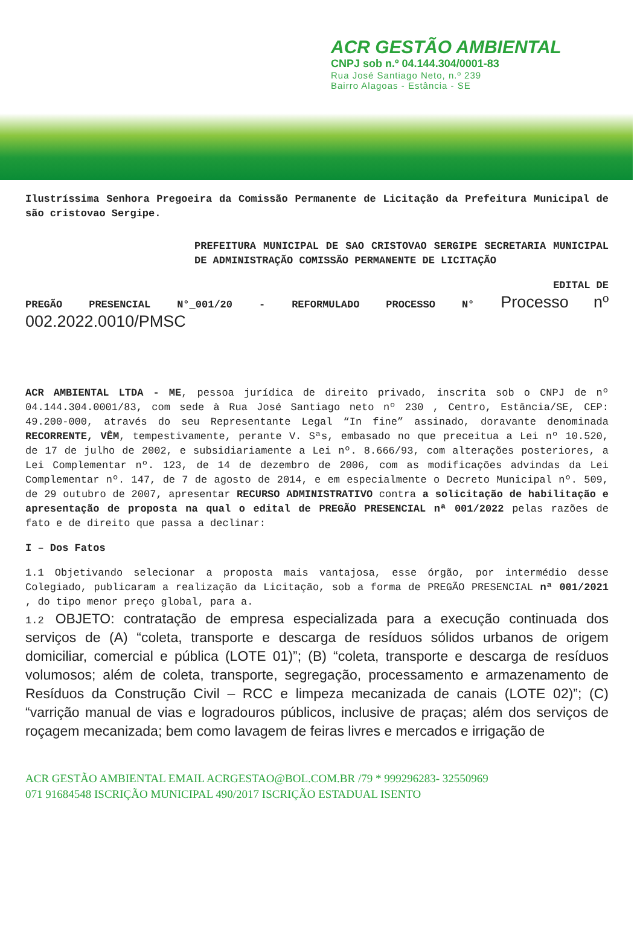ACR GESTÃO AMBIENTAL
CNPJ sob n.º 04.144.304/0001-83
Rua José Santiago Neto, n.º 239
Bairro Alagoas - Estância - SE
Ilustríssima Senhora Pregoeira da Comissão Permanente de Licitação da Prefeitura Municipal de são cristovao Sergipe.
PREFEITURA MUNICIPAL DE SAO CRISTOVAO SERGIPE SECRETARIA MUNICIPAL DE ADMINISTRAÇÃO COMISSÃO PERMANENTE DE LICITAÇÃO
EDITAL DE
PREGÃO PRESENCIAL N°_001/20 - REFORMULADO PROCESSO N° Processo nº 002.2022.0010/PMSC
ACR AMBIENTAL LTDA - ME, pessoa jurídica de direito privado, inscrita sob o CNPJ de nº 04.144.304.0001/83, com sede à Rua José Santiago neto nº 230 , Centro, Estância/SE, CEP: 49.200-000, através do seu Representante Legal “In fine” assinado, doravante denominada RECORRENTE, VÊM, tempestivamente, perante V. Sªs, embasado no que preceitua a Lei nº 10.520, de 17 de julho de 2002, e subsidiariamente a Lei nº. 8.666/93, com alterações posteriores, a Lei Complementar nº. 123, de 14 de dezembro de 2006, com as modificações advindas da Lei Complementar nº. 147, de 7 de agosto de 2014, e em especialmente o Decreto Municipal nº. 509, de 29 outubro de 2007, apresentar RECURSO ADMINISTRATIVO contra a solicitação de habilitação e apresentação de proposta na qual o edital de PREGÃO PRESENCIAL nª 001/2022 pelas razões de fato e de direito que passa a declinar:
I – Dos Fatos
1.1 Objetivando selecionar a proposta mais vantajosa, esse órgão, por intermédio desse Colegiado, publicaram a realização da Licitação, sob a forma de PREGÃO PRESENCIAL nª 001/2021 , do tipo menor preço global, para a.
1.2 OBJETO: contratação de empresa especializada para a execução continuada dos serviços de (A) “coleta, transporte e descarga de resíduos sólidos urbanos de origem domiciliar, comercial e pública (LOTE 01)”; (B) “coleta, transporte e descarga de resíduos volumosos; além de coleta, transporte, segregação, processamento e armazenamento de Resíduos da Construção Civil – RCC e limpeza mecanizada de canais (LOTE 02)”; (C) “varrição manual de vias e logradouros públicos, inclusive de praças; além dos serviços de roçagem mecanizada; bem como lavagem de feiras livres e mercados e irrigação de
ACR GESTÃO AMBIENTAL EMAIL ACRGESTAO@BOL.COM.BR /79 * 999296283- 32550969
071 91684548 ISCRIÇÃO MUNICIPAL 490/2017 ISCRIÇÃO ESTADUAL ISENTO